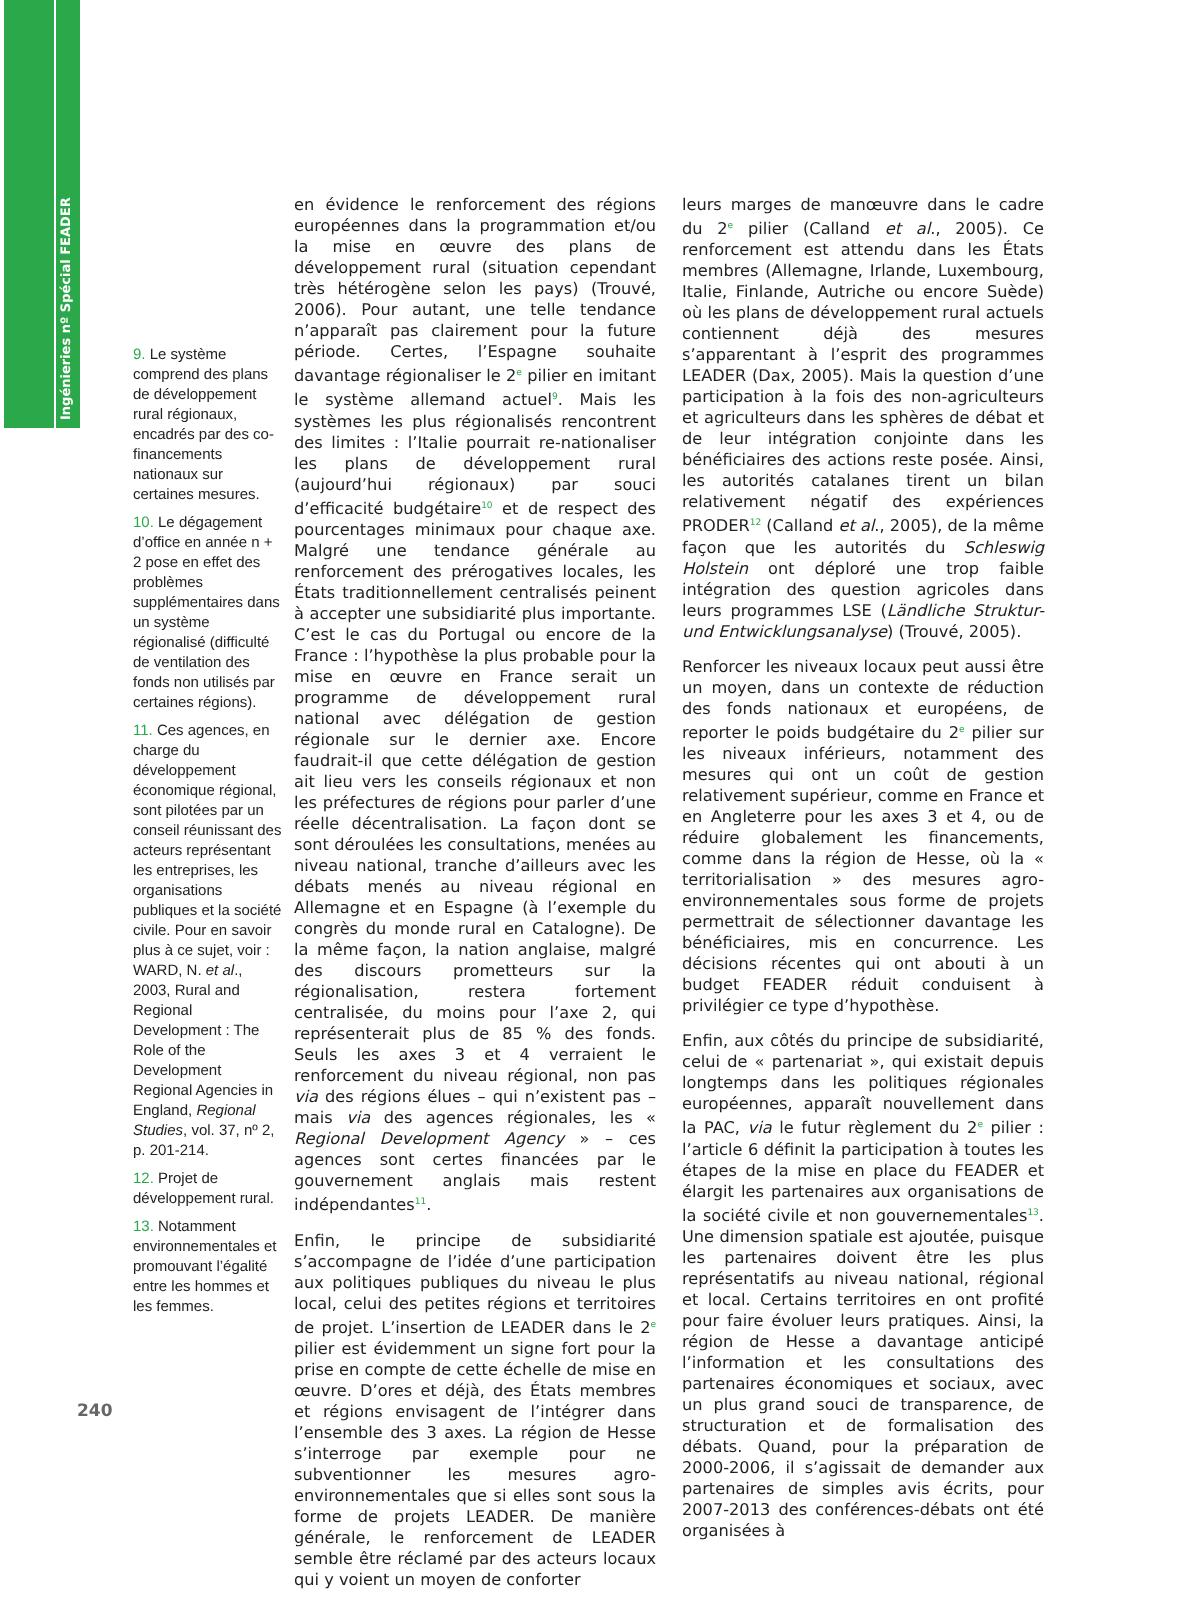Ingénieries nº Spécial FEADER
9. Le système comprend des plans de développement rural régionaux, encadrés par des co-financements nationaux sur certaines mesures.
10. Le dégagement d’office en année n + 2 pose en effet des problèmes supplémentaires dans un système régionalisé (difficulté de ventilation des fonds non utilisés par certaines régions).
11. Ces agences, en charge du développement économique régional, sont pilotées par un conseil réunissant des acteurs représentant les entreprises, les organisations publiques et la société civile. Pour en savoir plus à ce sujet, voir : WARD, N. et al., 2003, Rural and Regional Development : The Role of the Development Regional Agencies in England, Regional Studies, vol. 37, nº 2, p. 201-214.
12. Projet de développement rural.
13. Notamment environnementales et promouvant l’égalité entre les hommes et les femmes.
en évidence le renforcement des régions européennes dans la programmation et/ou la mise en œuvre des plans de développement rural (situation cependant très hétérogène selon les pays) (Trouvé, 2006). Pour autant, une telle tendance n’apparaît pas clairement pour la future période. Certes, l’Espagne souhaite davantage régionaliser le 2<sup>e</sup> pilier en imitant le système allemand actuel<sup>9</sup>. Mais les systèmes les plus régionalisés rencontrent des limites : l’Italie pourrait re-nationaliser les plans de développement rural (aujourd’hui régionaux) par souci d’efficacité budgétaire<sup>10</sup> et de respect des pourcentages minimaux pour chaque axe. Malgré une tendance générale au renforcement des prérogatives locales, les États traditionnellement centralisés peinent à accepter une subsidiarité plus importante. C’est le cas du Portugal ou encore de la France : l’hypothèse la plus probable pour la mise en œuvre en France serait un programme de développement rural national avec délégation de gestion régionale sur le dernier axe. Encore faudrait-il que cette délégation de gestion ait lieu vers les conseils régionaux et non les préfectures de régions pour parler d’une réelle décentralisation. La façon dont se sont déroulées les consultations, menées au niveau national, tranche d’ailleurs avec les débats menés au niveau régional en Allemagne et en Espagne (à l’exemple du congrès du monde rural en Catalogne). De la même façon, la nation anglaise, malgré des discours prometteurs sur la régionalisation, restera fortement centralisée, du moins pour l’axe 2, qui représenterait plus de 85 % des fonds. Seuls les axes 3 et 4 verraient le renforcement du niveau régional, non pas via des régions élues – qui n’existent pas – mais via des agences régionales, les « Regional Development Agency » – ces agences sont certes financées par le gouvernement anglais mais restent indépendantes<sup>11</sup>.
Enfin, le principe de subsidiarité s’accompagne de l’idée d’une participation aux politiques publiques du niveau le plus local, celui des petites régions et territoires de projet. L’insertion de LEADER dans le 2<sup>e</sup> pilier est évidemment un signe fort pour la prise en compte de cette échelle de mise en œuvre. D’ores et déjà, des États membres et régions envisagent de l’intégrer dans l’ensemble des 3 axes. La région de Hesse s’interroge par exemple pour ne subventionner les mesures agro-environnementales que si elles sont sous la forme de projets LEADER. De manière générale, le renforcement de LEADER semble être réclamé par des acteurs locaux qui y voient un moyen de conforter
leurs marges de manœuvre dans le cadre du 2<sup>e</sup> pilier (Calland et al., 2005). Ce renforcement est attendu dans les États membres (Allemagne, Irlande, Luxembourg, Italie, Finlande, Autriche ou encore Suède) où les plans de développement rural actuels contiennent déjà des mesures s’apparentant à l’esprit des programmes LEADER (Dax, 2005). Mais la question d’une participation à la fois des non-agriculteurs et agriculteurs dans les sphères de débat et de leur intégration conjointe dans les bénéficiaires des actions reste posée. Ainsi, les autorités catalanes tirent un bilan relativement négatif des expériences PRODER<sup>12</sup> (Calland et al., 2005), de la même façon que les autorités du Schleswig Holstein ont déploré une trop faible intégration des question agricoles dans leurs programmes LSE (Ländliche Struktur-und Entwicklungsanalyse) (Trouvé, 2005).
Renforcer les niveaux locaux peut aussi être un moyen, dans un contexte de réduction des fonds nationaux et européens, de reporter le poids budgétaire du 2<sup>e</sup> pilier sur les niveaux inférieurs, notamment des mesures qui ont un coût de gestion relativement supérieur, comme en France et en Angleterre pour les axes 3 et 4, ou de réduire globalement les financements, comme dans la région de Hesse, où la « territorialisation » des mesures agro-environnementales sous forme de projets permettrait de sélectionner davantage les bénéficiaires, mis en concurrence. Les décisions récentes qui ont abouti à un budget FEADER réduit conduisent à privilégier ce type d’hypothèse.
Enfin, aux côtés du principe de subsidiarité, celui de « partenariat », qui existait depuis longtemps dans les politiques régionales européennes, apparaît nouvellement dans la PAC, via le futur règlement du 2<sup>e</sup> pilier : l’article 6 définit la participation à toutes les étapes de la mise en place du FEADER et élargit les partenaires aux organisations de la société civile et non gouvernementales<sup>13</sup>. Une dimension spatiale est ajoutée, puisque les partenaires doivent être les plus représentatifs au niveau national, régional et local. Certains territoires en ont profité pour faire évoluer leurs pratiques. Ainsi, la région de Hesse a davantage anticipé l’information et les consultations des partenaires économiques et sociaux, avec un plus grand souci de transparence, de structuration et de formalisation des débats. Quand, pour la préparation de 2000-2006, il s’agissait de demander aux partenaires de simples avis écrits, pour 2007-2013 des conférences-débats ont été organisées à
240